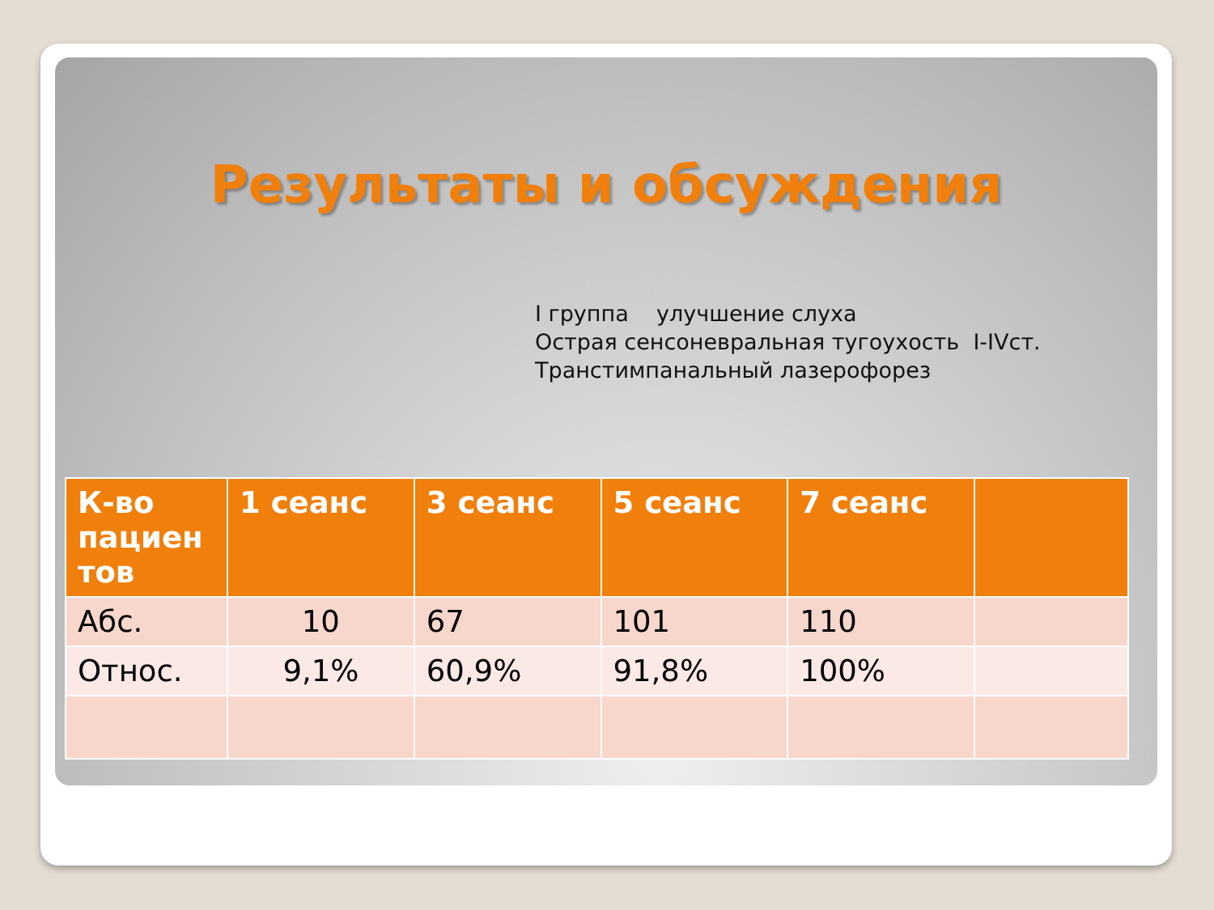Результаты и обсуждения
I группа улучшение слуха
Острая сенсоневральная тугоухость I-IVст.
Транстимпанальный лазерофорез
| К-во пациен тов | 1 сеанс | 3 сеанс | 5 сеанс | 7 сеанс | |
| --- | --- | --- | --- | --- | --- |
| Абс. | 10 | 67 | 101 | 110 | |
| Относ. | 9,1% | 60,9% | 91,8% | 100% | |